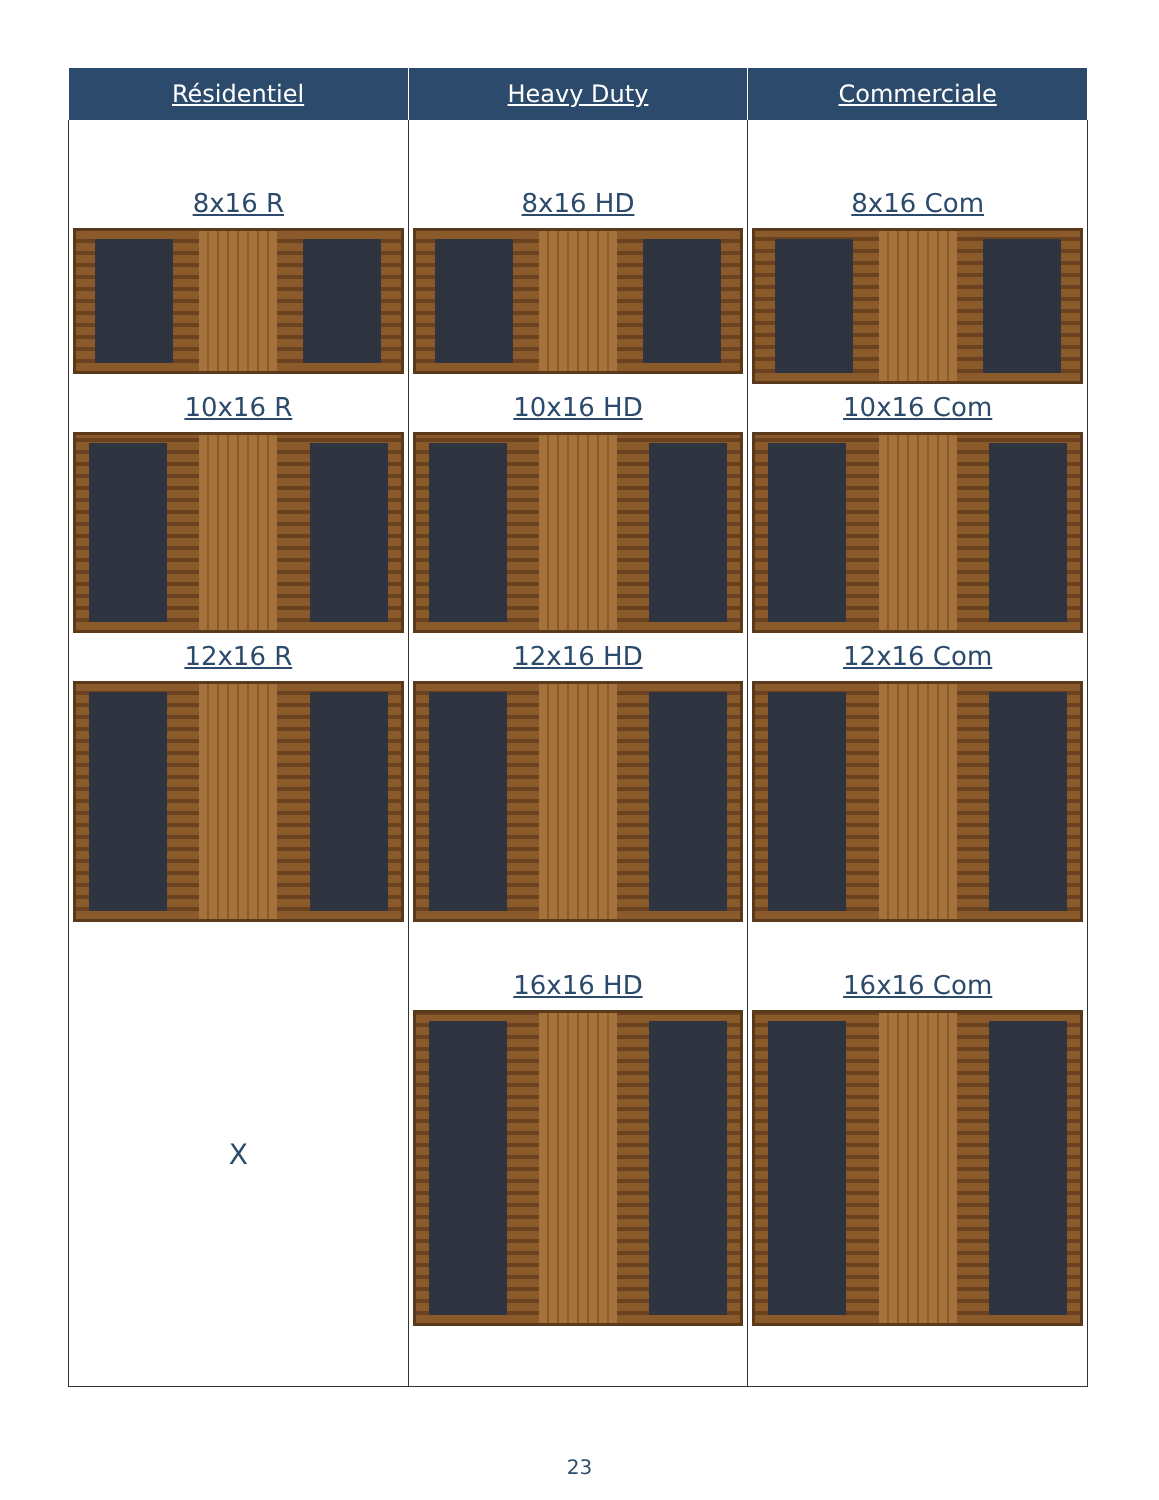| Résidentiel | Heavy Duty | Commerciale |
| --- | --- | --- |
| 8x16 R | 8x16 HD | 8x16 Com |
| 10x16 R | 10x16 HD | 10x16 Com |
| 12x16 R | 12x16 HD | 12x16 Com |
| X | 16x16 HD | 16x16 Com |
23